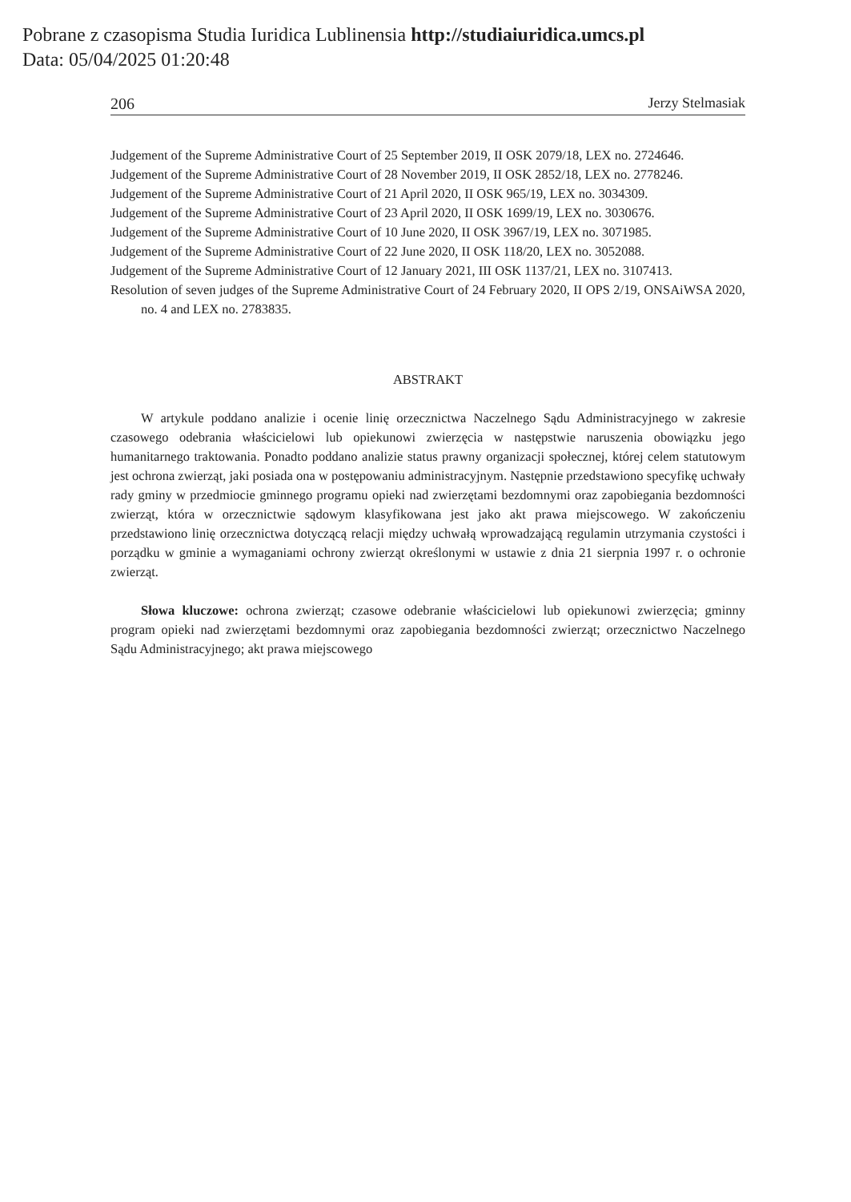Pobrane z czasopisma Studia Iuridica Lublinensia http://studiaiuridica.umcs.pl
Data: 05/04/2025 01:20:48
206 Jerzy Stelmasiak
Judgement of the Supreme Administrative Court of 25 September 2019, II OSK 2079/18, LEX no. 2724646.
Judgement of the Supreme Administrative Court of 28 November 2019, II OSK 2852/18, LEX no. 2778246.
Judgement of the Supreme Administrative Court of 21 April 2020, II OSK 965/19, LEX no. 3034309.
Judgement of the Supreme Administrative Court of 23 April 2020, II OSK 1699/19, LEX no. 3030676.
Judgement of the Supreme Administrative Court of 10 June 2020, II OSK 3967/19, LEX no. 3071985.
Judgement of the Supreme Administrative Court of 22 June 2020, II OSK 118/20, LEX no. 3052088.
Judgement of the Supreme Administrative Court of 12 January 2021, III OSK 1137/21, LEX no. 3107413.
Resolution of seven judges of the Supreme Administrative Court of 24 February 2020, II OPS 2/19, ONSAiWSA 2020, no. 4 and LEX no. 2783835.
ABSTRAKT
W artykule poddano analizie i ocenie linię orzecznictwa Naczelnego Sądu Administracyjnego w zakresie czasowego odebrania właścicielowi lub opiekunowi zwierzęcia w następstwie naruszenia obowiązku jego humanitarnego traktowania. Ponadto poddano analizie status prawny organizacji społecznej, której celem statutowym jest ochrona zwierząt, jaki posiada ona w postępowaniu administracyjnym. Następnie przedstawiono specyfikę uchwały rady gminy w przedmiocie gminnego programu opieki nad zwierzętami bezdomnymi oraz zapobiegania bezdomności zwierząt, która w orzecznictwie sądowym klasyfikowana jest jako akt prawa miejscowego. W zakończeniu przedstawiono linię orzecznictwa dotyczącą relacji między uchwałą wprowadzającą regulamin utrzymania czystości i porządku w gminie a wymaganiami ochrony zwierząt określonymi w ustawie z dnia 21 sierpnia 1997 r. o ochronie zwierząt.
Słowa kluczowe: ochrona zwierząt; czasowe odebranie właścicielowi lub opiekunowi zwierzęcia; gminny program opieki nad zwierzętami bezdomnymi oraz zapobiegania bezdomności zwierząt; orzecznictwo Naczelnego Sądu Administracyjnego; akt prawa miejscowego